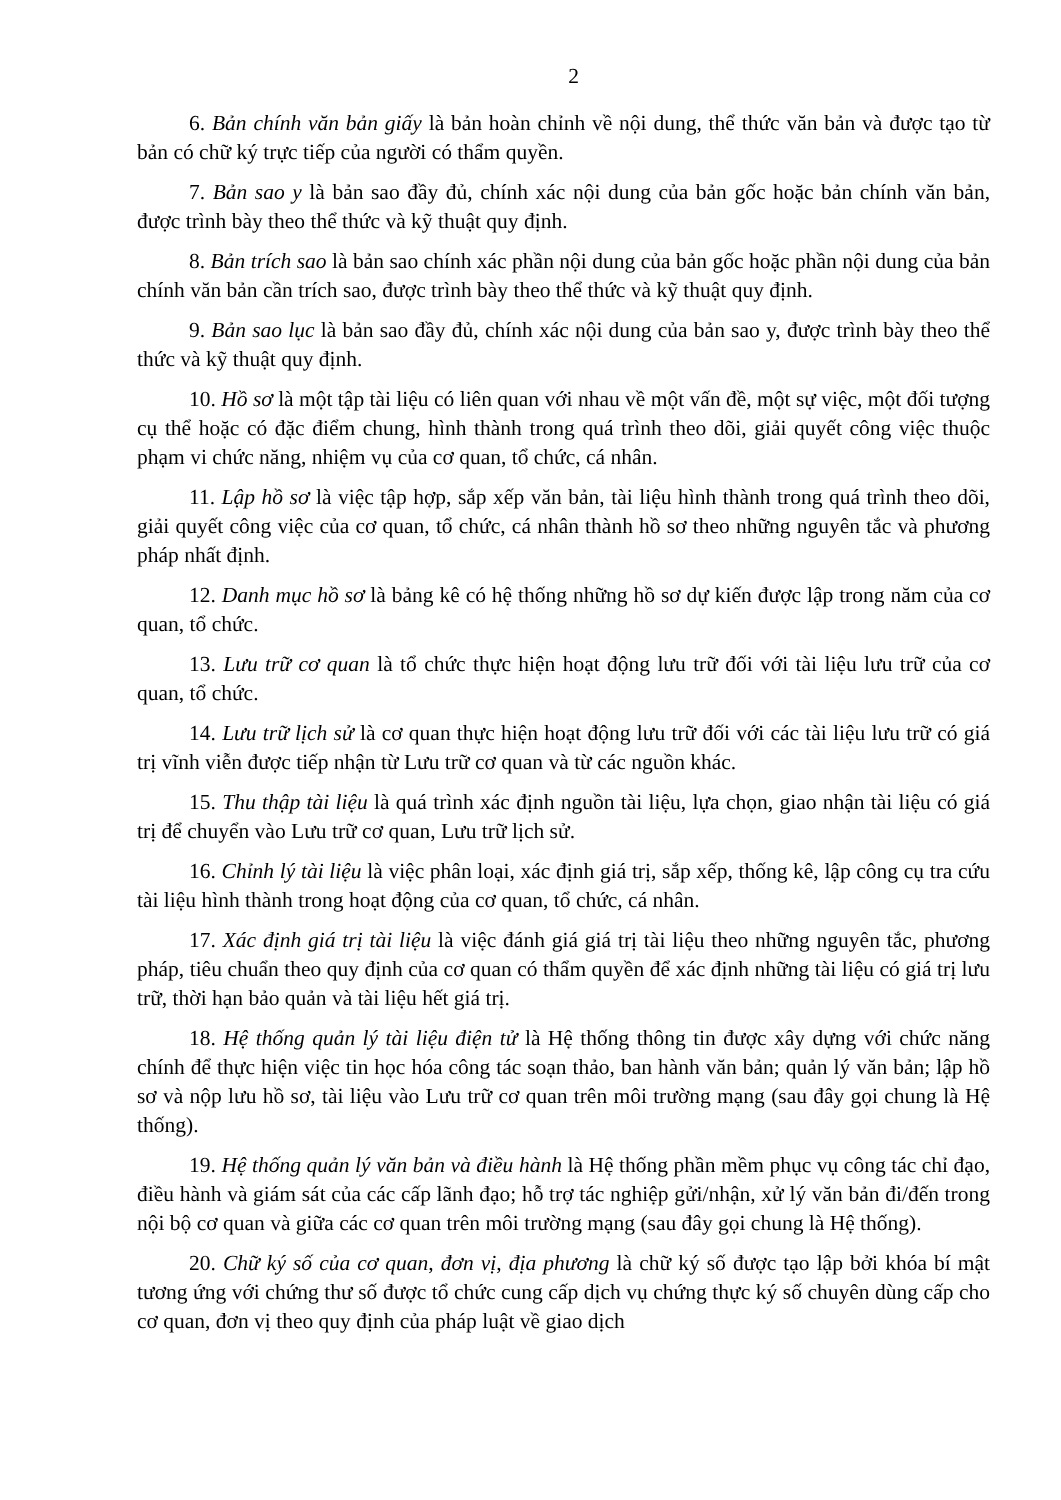2
6. Bản chính văn bản giấy là bản hoàn chỉnh về nội dung, thể thức văn bản và được tạo từ bản có chữ ký trực tiếp của người có thẩm quyền.
7. Bản sao y là bản sao đầy đủ, chính xác nội dung của bản gốc hoặc bản chính văn bản, được trình bày theo thể thức và kỹ thuật quy định.
8. Bản trích sao là bản sao chính xác phần nội dung của bản gốc hoặc phần nội dung của bản chính văn bản cần trích sao, được trình bày theo thể thức và kỹ thuật quy định.
9. Bản sao lục là bản sao đầy đủ, chính xác nội dung của bản sao y, được trình bày theo thể thức và kỹ thuật quy định.
10. Hồ sơ là một tập tài liệu có liên quan với nhau về một vấn đề, một sự việc, một đối tượng cụ thể hoặc có đặc điểm chung, hình thành trong quá trình theo dõi, giải quyết công việc thuộc phạm vi chức năng, nhiệm vụ của cơ quan, tổ chức, cá nhân.
11. Lập hồ sơ là việc tập hợp, sắp xếp văn bản, tài liệu hình thành trong quá trình theo dõi, giải quyết công việc của cơ quan, tổ chức, cá nhân thành hồ sơ theo những nguyên tắc và phương pháp nhất định.
12. Danh mục hồ sơ là bảng kê có hệ thống những hồ sơ dự kiến được lập trong năm của cơ quan, tổ chức.
13. Lưu trữ cơ quan là tổ chức thực hiện hoạt động lưu trữ đối với tài liệu lưu trữ của cơ quan, tổ chức.
14. Lưu trữ lịch sử là cơ quan thực hiện hoạt động lưu trữ đối với các tài liệu lưu trữ có giá trị vĩnh viễn được tiếp nhận từ Lưu trữ cơ quan và từ các nguồn khác.
15. Thu thập tài liệu là quá trình xác định nguồn tài liệu, lựa chọn, giao nhận tài liệu có giá trị để chuyển vào Lưu trữ cơ quan, Lưu trữ lịch sử.
16. Chỉnh lý tài liệu là việc phân loại, xác định giá trị, sắp xếp, thống kê, lập công cụ tra cứu tài liệu hình thành trong hoạt động của cơ quan, tổ chức, cá nhân.
17. Xác định giá trị tài liệu là việc đánh giá giá trị tài liệu theo những nguyên tắc, phương pháp, tiêu chuẩn theo quy định của cơ quan có thẩm quyền để xác định những tài liệu có giá trị lưu trữ, thời hạn bảo quản và tài liệu hết giá trị.
18. Hệ thống quản lý tài liệu điện tử là Hệ thống thông tin được xây dựng với chức năng chính để thực hiện việc tin học hóa công tác soạn thảo, ban hành văn bản; quản lý văn bản; lập hồ sơ và nộp lưu hồ sơ, tài liệu vào Lưu trữ cơ quan trên môi trường mạng (sau đây gọi chung là Hệ thống).
19. Hệ thống quản lý văn bản và điều hành là Hệ thống phần mềm phục vụ công tác chỉ đạo, điều hành và giám sát của các cấp lãnh đạo; hỗ trợ tác nghiệp gửi/nhận, xử lý văn bản đi/đến trong nội bộ cơ quan và giữa các cơ quan trên môi trường mạng (sau đây gọi chung là Hệ thống).
20. Chữ ký số của cơ quan, đơn vị, địa phương là chữ ký số được tạo lập bởi khóa bí mật tương ứng với chứng thư số được tổ chức cung cấp dịch vụ chứng thực ký số chuyên dùng cấp cho cơ quan, đơn vị theo quy định của pháp luật về giao dịch